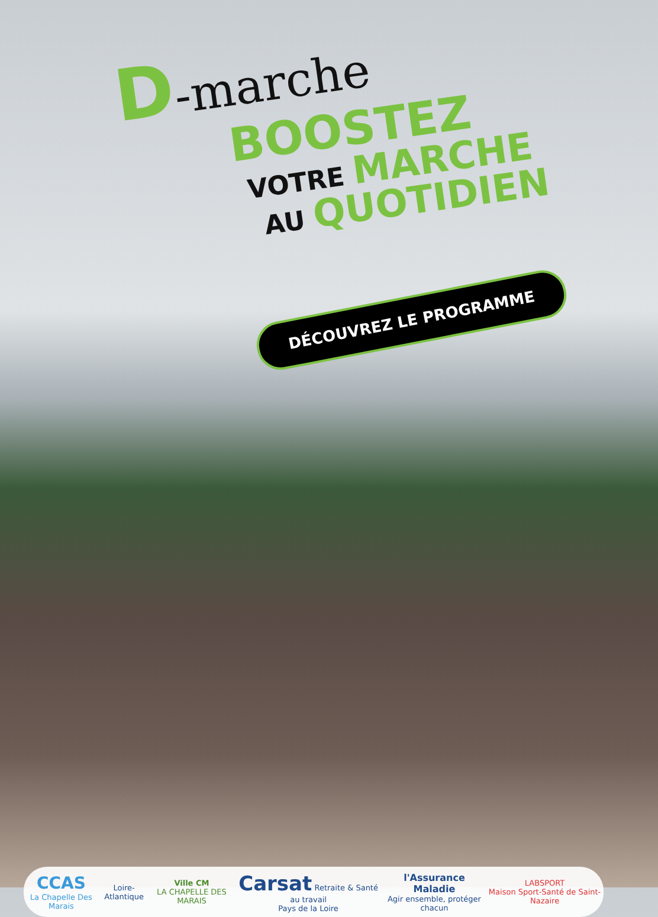D-marche
BOOSTEZ
VOTRE MARCHE
AU QUOTIDIEN
DÉCOUVREZ LE PROGRAMME
CCAS
La Chapelle Des Marais
Loire-Atlantique
Ville CM
LA CHAPELLE DES MARAIS
Carsat Retraite & Santé au travail
Pays de la Loire
l'Assurance Maladie
Agir ensemble, protéger chacun
LABSPORT
Maison Sport-Santé de Saint-Nazaire